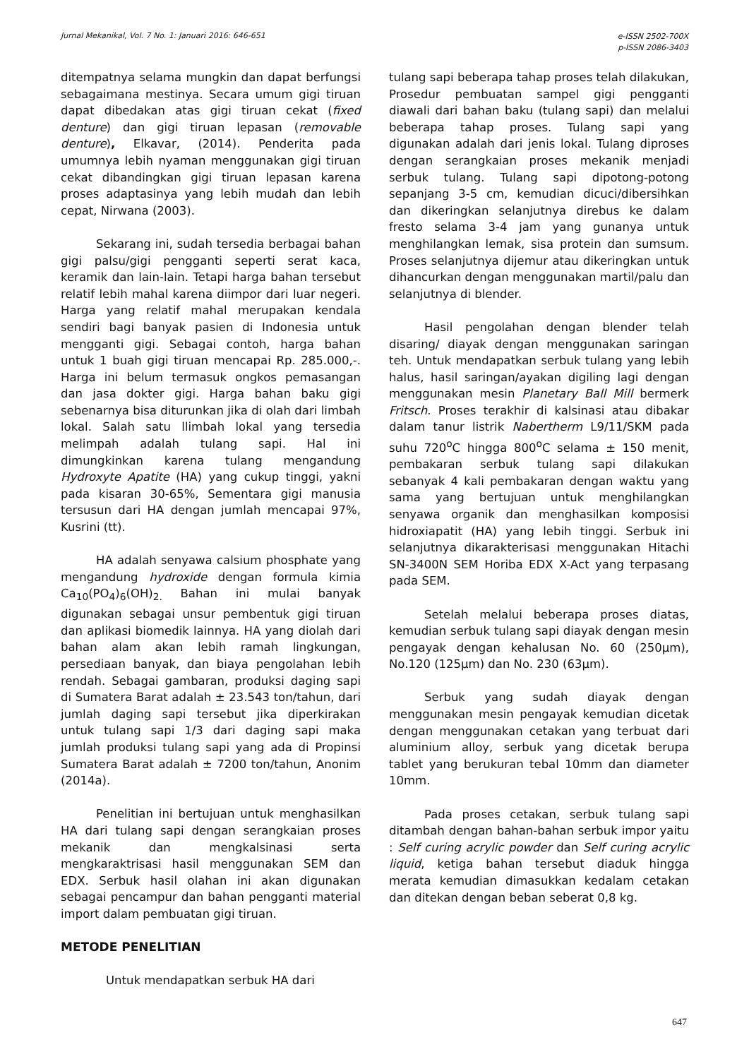Jurnal Mekanikal, Vol. 7 No. 1: Januari 2016: 646-651
e-ISSN 2502-700X
p-ISSN 2086-3403
ditempatnya selama mungkin dan dapat berfungsi sebagaimana mestinya. Secara umum gigi tiruan dapat dibedakan atas gigi tiruan cekat (fixed denture) dan gigi tiruan lepasan (removable denture), Elkavar, (2014). Penderita pada umumnya lebih nyaman menggunakan gigi tiruan cekat dibandingkan gigi tiruan lepasan karena proses adaptasinya yang lebih mudah dan lebih cepat, Nirwana (2003).
Sekarang ini, sudah tersedia berbagai bahan gigi palsu/gigi pengganti seperti serat kaca, keramik dan lain-lain. Tetapi harga bahan tersebut relatif lebih mahal karena diimpor dari luar negeri. Harga yang relatif mahal merupakan kendala sendiri bagi banyak pasien di Indonesia untuk mengganti gigi. Sebagai contoh, harga bahan untuk 1 buah gigi tiruan mencapai Rp. 285.000,-. Harga ini belum termasuk ongkos pemasangan dan jasa dokter gigi. Harga bahan baku gigi sebenarnya bisa diturunkan jika di olah dari limbah lokal. Salah satu llimbah lokal yang tersedia melimpah adalah tulang sapi. Hal ini dimungkinkan karena tulang mengandung Hydroxyte Apatite (HA) yang cukup tinggi, yakni pada kisaran 30-65%, Sementara gigi manusia tersusun dari HA dengan jumlah mencapai 97%, Kusrini (tt).
HA adalah senyawa calsium phosphate yang mengandung hydroxide dengan formula kimia Ca<sub>10</sub>(PO<sub>4</sub>)<sub>6</sub>(OH)<sub>2.</sub> Bahan ini mulai banyak digunakan sebagai unsur pembentuk gigi tiruan dan aplikasi biomedik lainnya. HA yang diolah dari bahan alam akan lebih ramah lingkungan, persediaan banyak, dan biaya pengolahan lebih rendah. Sebagai gambaran, produksi daging sapi di Sumatera Barat adalah ± 23.543 ton/tahun, dari jumlah daging sapi tersebut jika diperkirakan untuk tulang sapi 1/3 dari daging sapi maka jumlah produksi tulang sapi yang ada di Propinsi Sumatera Barat adalah ± 7200 ton/tahun, Anonim (2014a).
Penelitian ini bertujuan untuk menghasilkan HA dari tulang sapi dengan serangkaian proses mekanik dan mengkalsinasi serta mengkaraktrisasi hasil menggunakan SEM dan EDX. Serbuk hasil olahan ini akan digunakan sebagai pencampur dan bahan pengganti material import dalam pembuatan gigi tiruan.
METODE PENELITIAN
Untuk mendapatkan serbuk HA dari
tulang sapi beberapa tahap proses telah dilakukan, Prosedur pembuatan sampel gigi pengganti diawali dari bahan baku (tulang sapi) dan melalui beberapa tahap proses. Tulang sapi yang digunakan adalah dari jenis lokal. Tulang diproses dengan serangkaian proses mekanik menjadi serbuk tulang. Tulang sapi dipotong-potong sepanjang 3-5 cm, kemudian dicuci/dibersihkan dan dikeringkan selanjutnya direbus ke dalam fresto selama 3-4 jam yang gunanya untuk menghilangkan lemak, sisa protein dan sumsum. Proses selanjutnya dijemur atau dikeringkan untuk dihancurkan dengan menggunakan martil/palu dan selanjutnya di blender.
Hasil pengolahan dengan blender telah disaring/ diayak dengan menggunakan saringan teh. Untuk mendapatkan serbuk tulang yang lebih halus, hasil saringan/ayakan digiling lagi dengan menggunakan mesin Planetary Ball Mill bermerk Fritsch. Proses terakhir di kalsinasi atau dibakar dalam tanur listrik Nabertherm L9/11/SKM pada suhu 720<sup>o</sup>C hingga 800<sup>o</sup>C selama ± 150 menit, pembakaran serbuk tulang sapi dilakukan sebanyak 4 kali pembakaran dengan waktu yang sama yang bertujuan untuk menghilangkan senyawa organik dan menghasilkan komposisi hidroxiapatit (HA) yang lebih tinggi. Serbuk ini selanjutnya dikarakterisasi menggunakan Hitachi SN-3400N SEM Horiba EDX X-Act yang terpasang pada SEM.
Setelah melalui beberapa proses diatas, kemudian serbuk tulang sapi diayak dengan mesin pengayak dengan kehalusan No. 60 (250µm), No.120 (125µm) dan No. 230 (63µm).
Serbuk yang sudah diayak dengan menggunakan mesin pengayak kemudian dicetak dengan menggunakan cetakan yang terbuat dari aluminium alloy, serbuk yang dicetak berupa tablet yang berukuran tebal 10mm dan diameter 10mm.
Pada proses cetakan, serbuk tulang sapi ditambah dengan bahan-bahan serbuk impor yaitu : Self curing acrylic powder dan Self curing acrylic liquid, ketiga bahan tersebut diaduk hingga merata kemudian dimasukkan kedalam cetakan dan ditekan dengan beban seberat 0,8 kg.
647